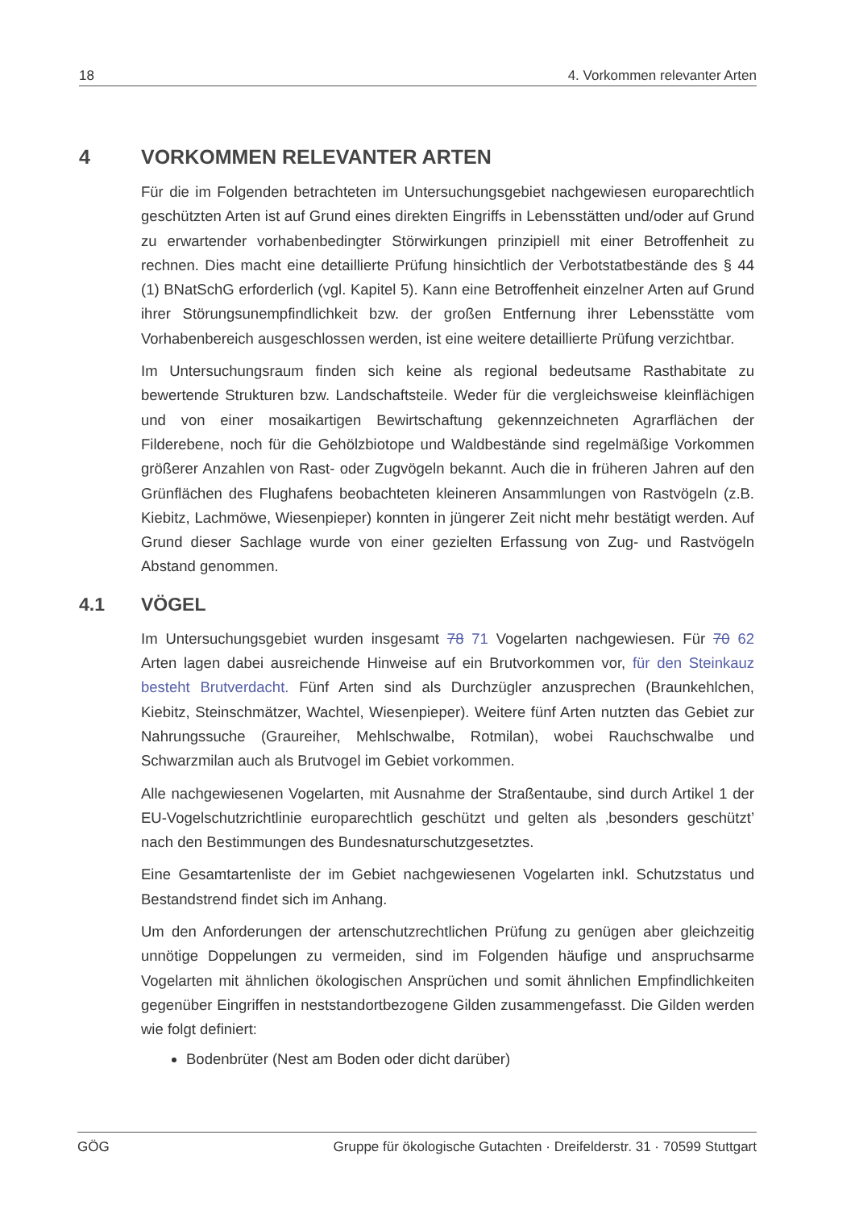18 4. Vorkommen relevanter Arten
4 VORKOMMEN RELEVANTER ARTEN
Für die im Folgenden betrachteten im Untersuchungsgebiet nachgewiesen europarechtlich geschützten Arten ist auf Grund eines direkten Eingriffs in Lebensstätten und/oder auf Grund zu erwartender vorhabenbedingter Störwirkungen prinzipiell mit einer Betroffenheit zu rechnen. Dies macht eine detaillierte Prüfung hinsichtlich der Verbotstatbestände des § 44 (1) BNatSchG erforderlich (vgl. Kapitel 5). Kann eine Betroffenheit einzelner Arten auf Grund ihrer Störungsunempfindlichkeit bzw. der großen Entfernung ihrer Lebensstätte vom Vorhabenbereich ausgeschlossen werden, ist eine weitere detaillierte Prüfung verzichtbar.
Im Untersuchungsraum finden sich keine als regional bedeutsame Rasthabitate zu bewertende Strukturen bzw. Landschaftsteile. Weder für die vergleichsweise kleinflächigen und von einer mosaikartigen Bewirtschaftung gekennzeichneten Agrarflächen der Filderebene, noch für die Gehölzbiotope und Waldbestände sind regelmäßige Vorkommen größerer Anzahlen von Rast- oder Zugvögeln bekannt. Auch die in früheren Jahren auf den Grünflächen des Flughafens beobachteten kleineren Ansammlungen von Rastvögeln (z.B. Kiebitz, Lachmöwe, Wiesenpieper) konnten in jüngerer Zeit nicht mehr bestätigt werden. Auf Grund dieser Sachlage wurde von einer gezielten Erfassung von Zug- und Rastvögeln Abstand genommen.
4.1 VÖGEL
Im Untersuchungsgebiet wurden insgesamt 78 71 Vogelarten nachgewiesen. Für 70 62 Arten lagen dabei ausreichende Hinweise auf ein Brutvorkommen vor, für den Steinkauz besteht Brutverdacht. Fünf Arten sind als Durchzügler anzusprechen (Braunkehlchen, Kiebitz, Steinschmätzer, Wachtel, Wiesenpieper). Weitere fünf Arten nutzten das Gebiet zur Nahrungssuche (Graureiher, Mehlschwalbe, Rotmilan), wobei Rauchschwalbe und Schwarzmilan auch als Brutvogel im Gebiet vorkommen.
Alle nachgewiesenen Vogelarten, mit Ausnahme der Straßentaube, sind durch Artikel 1 der EU-Vogelschutzrichtlinie europarechtlich geschützt und gelten als ‚besonders geschützt’ nach den Bestimmungen des Bundesnaturschutzgesetztes.
Eine Gesamtartenliste der im Gebiet nachgewiesenen Vogelarten inkl. Schutzstatus und Bestandstrend findet sich im Anhang.
Um den Anforderungen der artenschutzrechtlichen Prüfung zu genügen aber gleichzeitig unnötige Doppelungen zu vermeiden, sind im Folgenden häufige und anspruchsarme Vogelarten mit ähnlichen ökologischen Ansprüchen und somit ähnlichen Empfindlichkeiten gegenüber Eingriffen in neststandortbezogene Gilden zusammengefasst. Die Gilden werden wie folgt definiert:
Bodenbrüter (Nest am Boden oder dicht darüber)
GÖG Gruppe für ökologische Gutachten · Dreifelderstr. 31 · 70599 Stuttgart